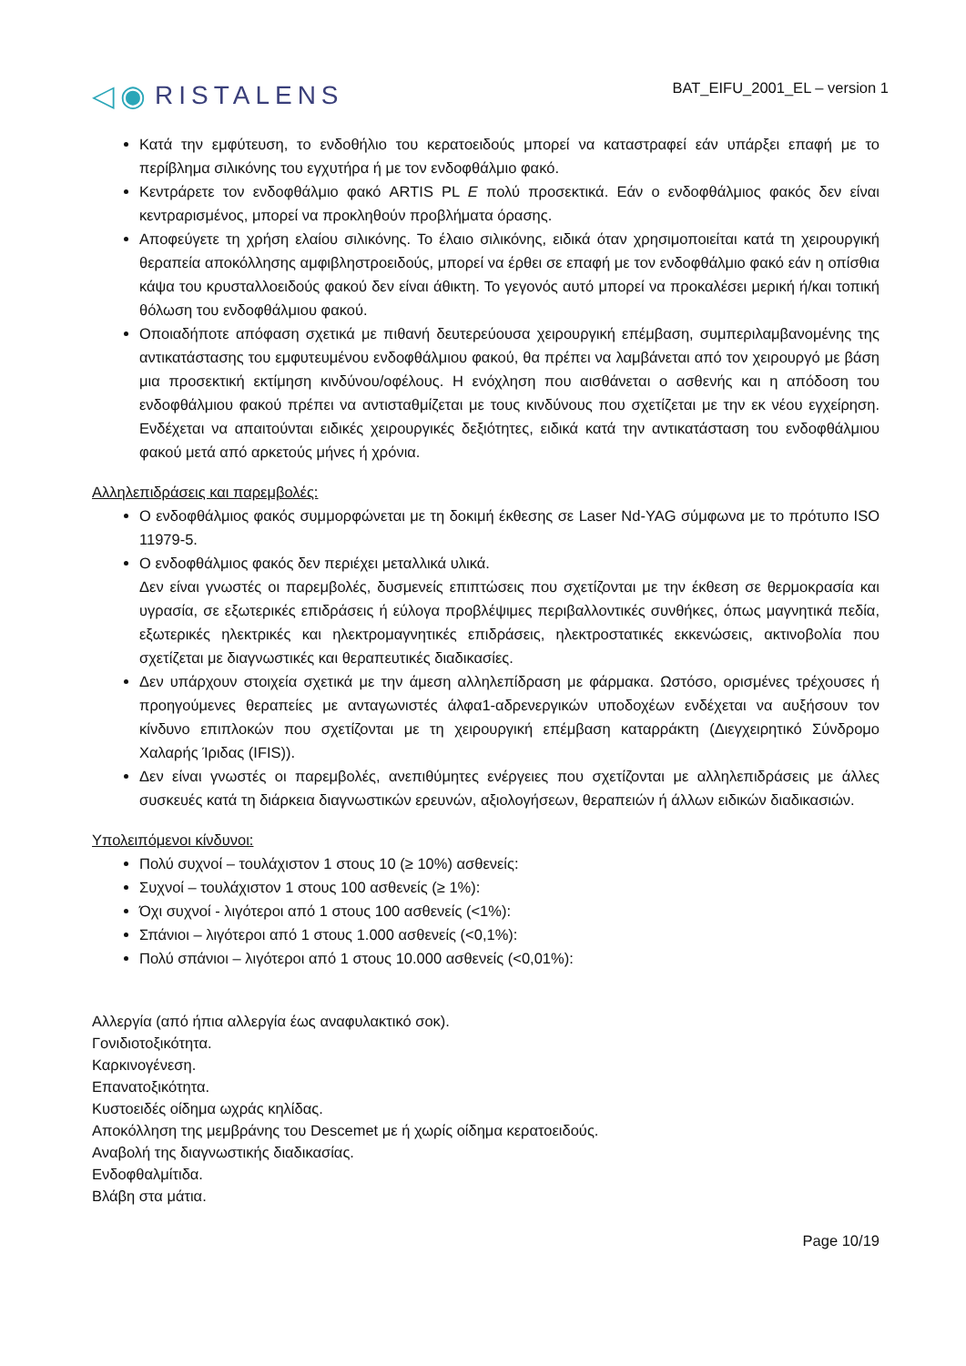◁◉ RISTALENS
BAT_EIFU_2001_EL – version 1
Κατά την εμφύτευση, το ενδοθήλιο του κερατοειδούς μπορεί να καταστραφεί εάν υπάρξει επαφή με το περίβλημα σιλικόνης του εγχυτήρα ή με τον ενδοφθάλμιο φακό.
Κεντράρετε τον ενδοφθάλμιο φακό ARTIS PL E πολύ προσεκτικά. Εάν ο ενδοφθάλμιος φακός δεν είναι κεντραρισμένος, μπορεί να προκληθούν προβλήματα όρασης.
Αποφεύγετε τη χρήση ελαίου σιλικόνης. Το έλαιο σιλικόνης, ειδικά όταν χρησιμοποιείται κατά τη χειρουργική θεραπεία αποκόλλησης αμφιβληστροειδούς, μπορεί να έρθει σε επαφή με τον ενδοφθάλμιο φακό εάν η οπίσθια κάψα του κρυσταλλοειδούς φακού δεν είναι άθικτη. Το γεγονός αυτό μπορεί να προκαλέσει μερική ή/και τοπική θόλωση του ενδοφθάλμιου φακού.
Οποιαδήποτε απόφαση σχετικά με πιθανή δευτερεύουσα χειρουργική επέμβαση, συμπεριλαμβανομένης της αντικατάστασης του εμφυτευμένου ενδοφθάλμιου φακού, θα πρέπει να λαμβάνεται από τον χειρουργό με βάση μια προσεκτική εκτίμηση κινδύνου/οφέλους. Η ενόχληση που αισθάνεται ο ασθενής και η απόδοση του ενδοφθάλμιου φακού πρέπει να αντισταθμίζεται με τους κινδύνους που σχετίζεται με την εκ νέου εγχείρηση. Ενδέχεται να απαιτούνται ειδικές χειρουργικές δεξιότητες, ειδικά κατά την αντικατάσταση του ενδοφθάλμιου φακού μετά από αρκετούς μήνες ή χρόνια.
Αλληλεπιδράσεις και παρεμβολές:
Ο ενδοφθάλμιος φακός συμμορφώνεται με τη δοκιμή έκθεσης σε Laser Nd-YAG σύμφωνα με το πρότυπο ISO 11979-5.
Ο ενδοφθάλμιος φακός δεν περιέχει μεταλλικά υλικά.
Δεν είναι γνωστές οι παρεμβολές, δυσμενείς επιπτώσεις που σχετίζονται με την έκθεση σε θερμοκρασία και υγρασία, σε εξωτερικές επιδράσεις ή εύλογα προβλέψιμες περιβαλλοντικές συνθήκες, όπως μαγνητικά πεδία, εξωτερικές ηλεκτρικές και ηλεκτρομαγνητικές επιδράσεις, ηλεκτροστατικές εκκενώσεις, ακτινοβολία που σχετίζεται με διαγνωστικές και θεραπευτικές διαδικασίες.
Δεν υπάρχουν στοιχεία σχετικά με την άμεση αλληλεπίδραση με φάρμακα. Ωστόσο, ορισμένες τρέχουσες ή προηγούμενες θεραπείες με ανταγωνιστές άλφα1-αδρενεργικών υποδοχέων ενδέχεται να αυξήσουν τον κίνδυνο επιπλοκών που σχετίζονται με τη χειρουργική επέμβαση καταρράκτη (Διεγχειρητικό Σύνδρομο Χαλαρής Ίριδας (IFIS)).
Δεν είναι γνωστές οι παρεμβολές, ανεπιθύμητες ενέργειες που σχετίζονται με αλληλεπιδράσεις με άλλες συσκευές κατά τη διάρκεια διαγνωστικών ερευνών, αξιολογήσεων, θεραπειών ή άλλων ειδικών διαδικασιών.
Υπολειπόμενοι κίνδυνοι:
Πολύ συχνοί – τουλάχιστον 1 στους 10 (≥ 10%) ασθενείς:
Συχνοί – τουλάχιστον 1 στους 100 ασθενείς (≥ 1%):
Όχι συχνοί - λιγότεροι από 1 στους 100 ασθενείς (<1%):
Σπάνιοι – λιγότεροι από 1 στους 1.000 ασθενείς (<0,1%):
Πολύ σπάνιοι – λιγότεροι από 1 στους 10.000 ασθενείς (<0,01%):
Αλλεργία (από ήπια αλλεργία έως αναφυλακτικό σοκ).
Γονιδιοτοξικότητα.
Καρκινογένεση.
Επανατοξικότητα.
Κυστοειδές οίδημα ωχράς κηλίδας.
Αποκόλληση της μεμβράνης του Descemet με ή χωρίς οίδημα κερατοειδούς.
Αναβολή της διαγνωστικής διαδικασίας.
Ενδοφθαλμίτιδα.
Βλάβη στα μάτια.
Page 10/19